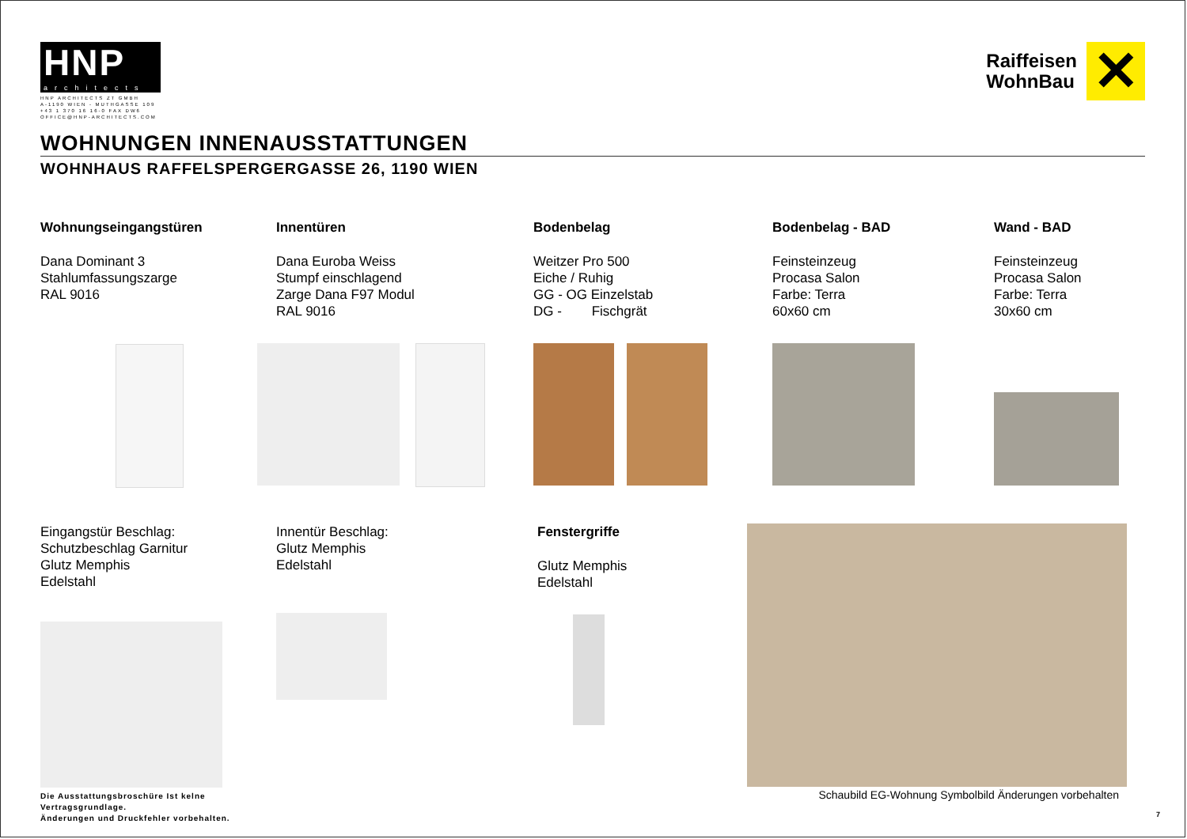HNP
architects
HNP ARCHITECTS ZT GMBH
A-1190 WIEN - MUTHGASSE 109
+43 1 370 16 16-0 FAX DW6
OFFICE@HNP-ARCHITECTS.COM
Raiffeisen
WohnBau
✕
WOHNUNGEN INNENAUSSTATTUNGEN
WOHNHAUS RAFFELSPERGERGASSE 26, 1190 WIEN
Wohnungseingangstüren
Dana Dominant 3
Stahlumfassungszarge
RAL 9016
Innentüren
Dana Euroba Weiss
Stumpf einschlagend
Zarge Dana F97 Modul
RAL 9016
Bodenbelag
Weitzer Pro 500
Eiche / Ruhig
GG - OG Einzelstab
DG - Fischgrät
Bodenbelag - BAD
Feinsteinzeug
Procasa Salon
Farbe: Terra
60x60 cm
Wand - BAD
Feinsteinzeug
Procasa Salon
Farbe: Terra
30x60 cm
Eingangstür Beschlag:
Schutzbeschlag Garnitur
Glutz Memphis
Edelstahl
Die Ausstattungsbroschüre Ist kelne Vertragsgrundlage.
Änderungen und Druckfehler vorbehalten.
Innentür Beschlag:
Glutz Memphis
Edelstahl
Fenstergriffe
Glutz Memphis
Edelstahl
Schaubild EG-Wohnung Symbolbild Änderungen vorbehalten
7